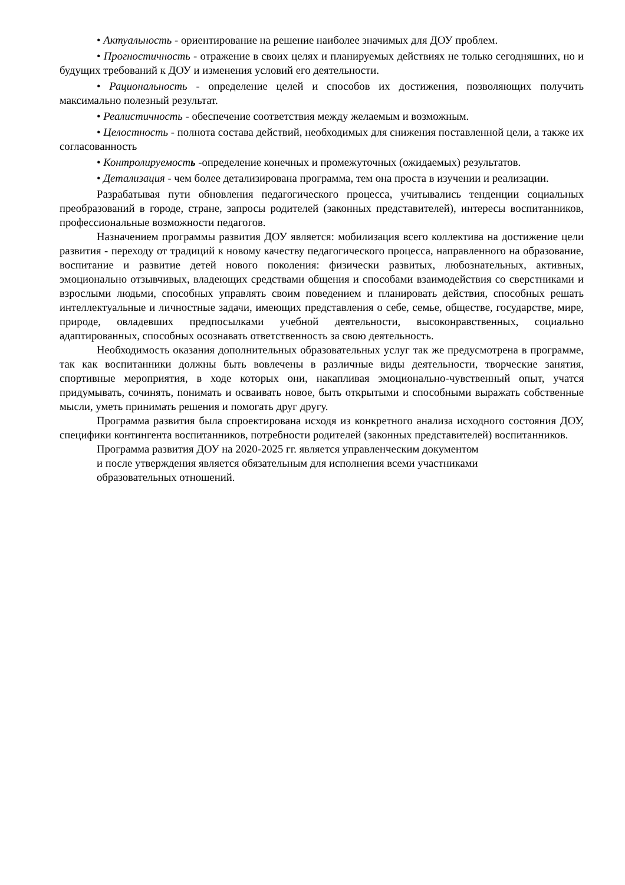• Актуальность - ориентирование на решение наиболее значимых для ДОУ проблем.
• Прогностичность - отражение в своих целях и планируемых действиях не только сегодняшних, но и будущих требований к ДОУ и изменения условий его деятельности.
• Рациональность - определение целей и способов их достижения, позволяющих получить максимально полезный результат.
• Реалистичность - обеспечение соответствия между желаемым и возможным.
• Целостность - полнота состава действий, необходимых для снижения поставленной цели, а также их согласованность
• Контролируемость -определение конечных и промежуточных (ожидаемых) результатов.
• Детализация - чем более детализирована программа, тем она проста в изучении и реализации.
Разрабатывая пути обновления педагогического процесса, учитывались тенденции социальных преобразований в городе, стране, запросы родителей (законных представителей), интересы воспитанников, профессиональные возможности педагогов.
Назначением программы развития ДОУ является: мобилизация всего коллектива на достижение цели развития - переходу от традиций к новому качеству педагогического процесса, направленного на образование, воспитание и развитие детей нового поколения: физически развитых, любознательных, активных, эмоционально отзывчивых, владеющих средствами общения и способами взаимодействия со сверстниками и взрослыми людьми, способных управлять своим поведением и планировать действия, способных решать интеллектуальные и личностные задачи, имеющих представления о себе, семье, обществе, государстве, мире, природе, овладевших предпосылками учебной деятельности, высоконравственных, социально адаптированных, способных осознавать ответственность за свою деятельность.
Необходимость оказания дополнительных образовательных услуг так же предусмотрена в программе, так как воспитанники должны быть вовлечены в различные виды деятельности, творческие занятия, спортивные мероприятия, в ходе которых они, накапливая эмоционально-чувственный опыт, учатся придумывать, сочинять, понимать и осваивать новое, быть открытыми и способными выражать собственные мысли, уметь принимать решения и помогать друг другу.
Программа развития была спроектирована исходя из конкретного анализа исходного состояния ДОУ, специфики контингента воспитанников, потребности родителей (законных представителей) воспитанников.
Программа развития ДОУ на 2020-2025 гг. является управленческим документом
и после утверждения является обязательным для исполнения всеми участниками
образовательных отношений.